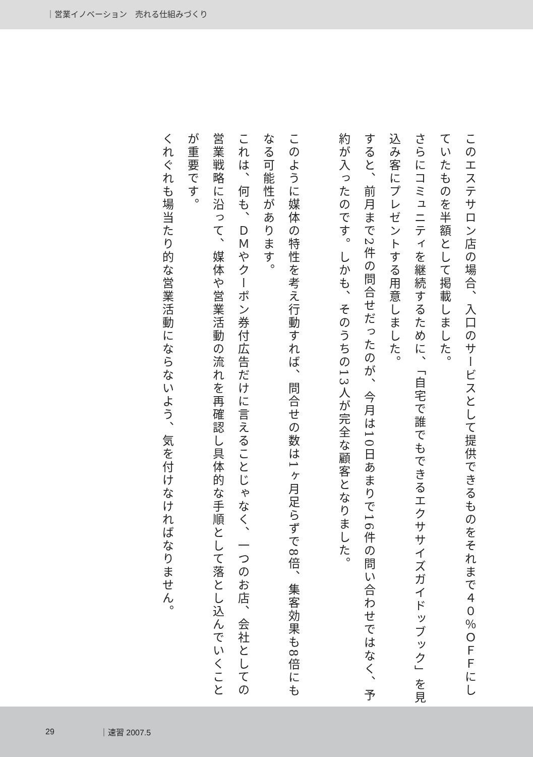｜営業イノベーション　売れる仕組みづくり
このエステサロン店の場合、入口のサービスとして提供できるものをそれまで４０％ＯＦＦにしていたものを半額として掲載しました。
さらにコミュニティを継続するために、「自宅で誰でもできるエクササイズガイドッブック」を見込み客にプレゼントする用意しました。
すると、前月まで2件の問合せだったのが、今月は10日あまりで16件の問い合わせではなく、予約が入ったのです。しかも、そのうちの13人が完全な顧客となりました。
　
このように媒体の特性を考え行動すれば、問合せの数は1ヶ月足らずで8倍、集客効果も8倍にもなる可能性があります。
これは、何も、ＤＭやクーポン券付広告だけに言えることじゃなく、一つのお店、会社としての営業戦略に沿って、媒体や営業活動の流れを再確認し具体的な手順として落とし込んでいくことが重要です。
くれぐれも場当たり的な営業活動にならないよう、気を付けなければなりません。
29 ｜速習 2007.5